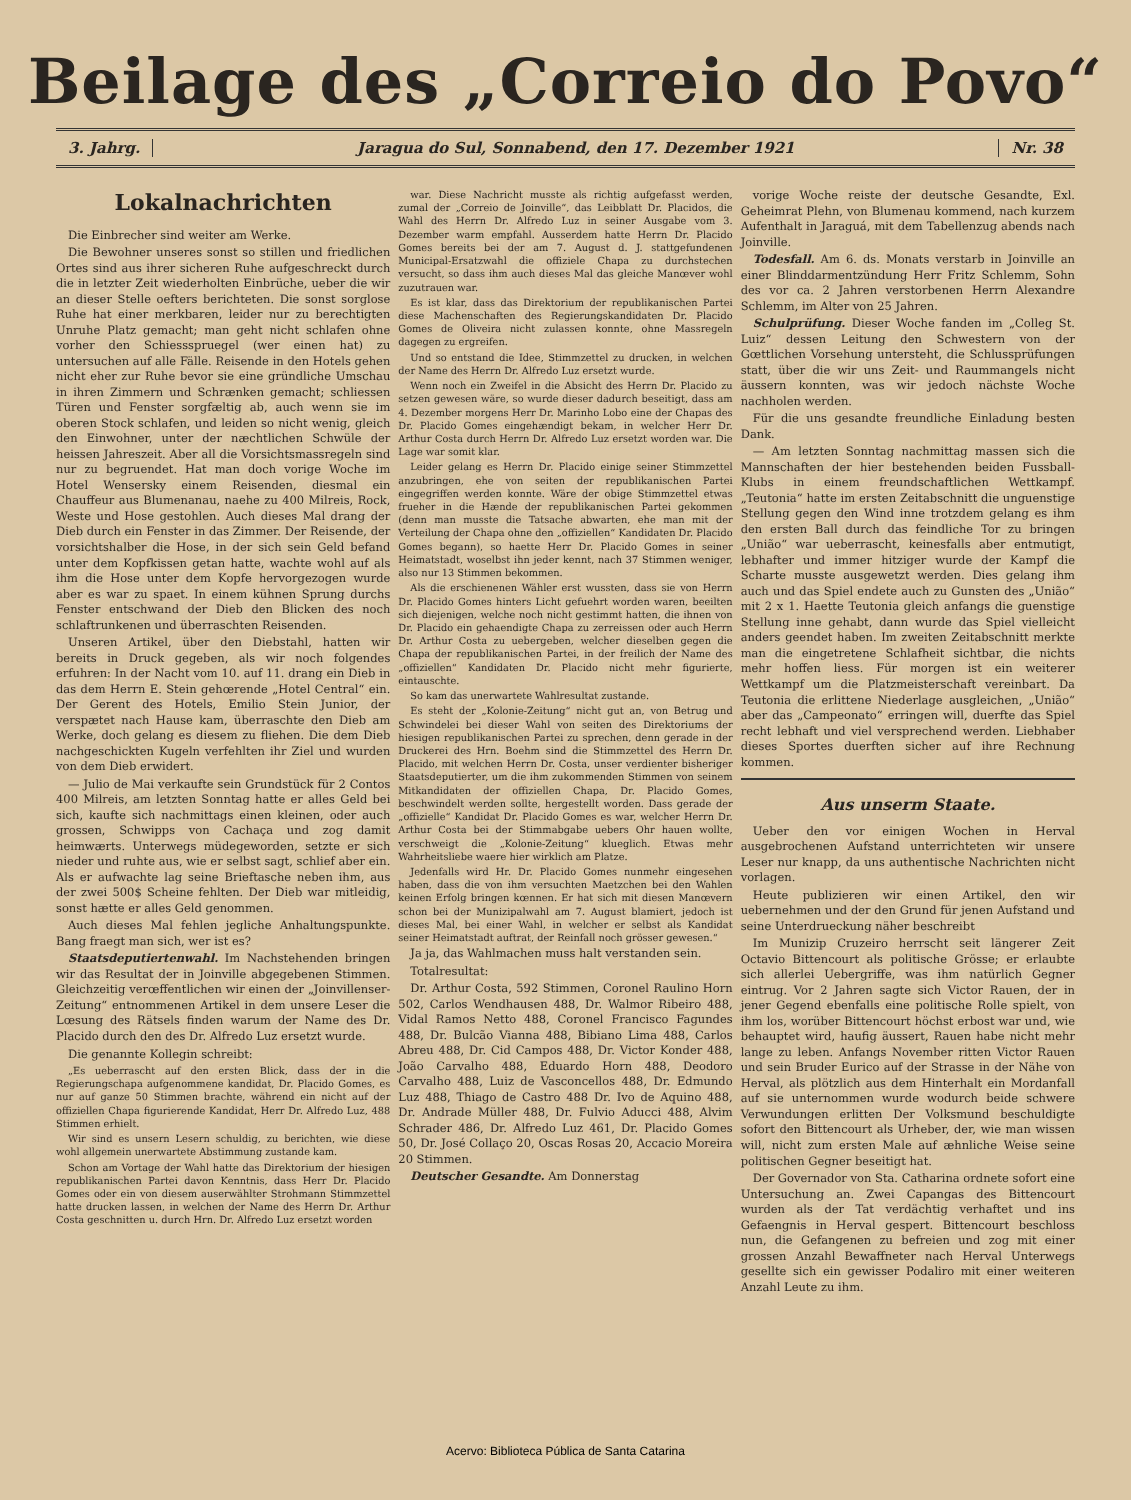Beilage des „Correio do Povo“
3. Jahrg. Jaragua do Sul, Sonnabend, den 17. Dezember 1921
Nr. 38
Lokalnachrichten
Die Einbrecher sind weiter am Werke.
Die Bewohner unseres sonst so stillen und friedlichen Ortes sind aus ihrer sicheren Ruhe aufgeschreckt durch die in letzter Zeit wiederholten Einbrüche, ueber die wir an dieser Stelle oefters berichteten. Die sonst sorglose Ruhe hat einer merkbaren, leider nur zu berechtigten Unruhe Platz gemacht; man geht nicht schlafen ohne vorher den Schiessspruegel (wer einen hat) zu untersuchen auf alle Fälle. Reisende in den Hotels gehen nicht eher zur Ruhe bevor sie eine gründliche Umschau in ihren Zimmern und Schrænken gemacht; schliessen Türen und Fenster sorgfæltig ab, auch wenn sie im oberen Stock schlafen, und leiden so nicht wenig, gleich den Einwohner, unter der næchtlichen Schwüle der heissen Jahreszeit. Aber all die Vorsichtsmassregeln sind nur zu begruendet. Hat man doch vorige Woche im Hotel Wensersky einem Reisenden, diesmal ein Chauffeur aus Blumenanau, naehe zu 400 Milreis, Rock, Weste und Hose gestohlen. Auch dieses Mal drang der Dieb durch ein Fenster in das Zimmer. Der Reisende, der vorsichtshalber die Hose, in der sich sein Geld befand unter dem Kopfkissen getan hatte, wachte wohl auf als ihm die Hose unter dem Kopfe hervorgezogen wurde aber es war zu spaet. In einem kühnen Sprung durchs Fenster entschwand der Dieb den Blicken des noch schlaftrunkenen und überraschten Reisenden.
Unseren Artikel, über den Diebstahl, hatten wir bereits in Druck gegeben, als wir noch folgendes erfuhren: In der Nacht vom 10. auf 11. drang ein Dieb in das dem Herrn E. Stein gehœrende „Hotel Central“ ein. Der Gerent des Hotels, Emilio Stein Junior, der verspætet nach Hause kam, überraschte den Dieb am Werke, doch gelang es diesem zu fliehen. Die dem Dieb nachgeschickten Kugeln verfehlten ihr Ziel und wurden von dem Dieb erwidert.
— Julio de Mai verkaufte sein Grundstück für 2 Contos 400 Milreis, am letzten Sonntag hatte er alles Geld bei sich, kaufte sich nachmittags einen kleinen, oder auch grossen, Schwipps von Cachaça und zog damit heimwærts. Unterwegs müdegeworden, setzte er sich nieder und ruhte aus, wie er selbst sagt, schlief aber ein. Als er aufwachte lag seine Brieftasche neben ihm, aus der zwei 500$ Scheine fehlten. Der Dieb war mitleidig, sonst hætte er alles Geld genommen.
Auch dieses Mal fehlen jegliche Anhaltungspunkte. Bang fraegt man sich, wer ist es?
Staatsdeputiertenwahl. Im Nachstehenden bringen wir das Resultat der in Joinville abgegebenen Stimmen. Gleichzeitig verœffentlichen wir einen der „Joinvillenser-Zeitung“ entnommenen Artikel in dem unsere Leser die Lœsung des Rätsels finden warum der Name des Dr. Placido durch den des Dr. Alfredo Luz ersetzt wurde.
Die genannte Kollegin schreibt:
„Es ueberrascht auf den ersten Blick, dass der in die Regierungschapa aufgenommene kandidat, Dr. Placido Gomes, es nur auf ganze 50 Stimmen brachte, während ein nicht auf der offiziellen Chapa figurierende Kandidat, Herr Dr. Alfredo Luz, 488 Stimmen erhielt.
Wir sind es unsern Lesern schuldig, zu berichten, wie diese wohl allgemein unerwartete Abstimmung zustande kam.
Schon am Vortage der Wahl hatte das Direktorium der hiesigen republikanischen Partei davon Kenntnis, dass Herr Dr. Placido Gomes oder ein von diesem auserwählter Strohmann Stimmzettel hatte drucken lassen, in welchen der Name des Herrn Dr. Arthur Costa geschnitten u. durch Hrn. Dr. Alfredo Luz ersetzt worden
war. Diese Nachricht musste als richtig aufgefasst werden, zumal der „Correio de Joinville“, das Leibblatt Dr. Placidos, die Wahl des Herrn Dr. Alfredo Luz in seiner Ausgabe vom 3. Dezember warm empfahl. Ausserdem hatte Herrn Dr. Placido Gomes bereits bei der am 7. August d. J. stattgefundenen Municipal-Ersatzwahl die offiziele Chapa zu durchstechen versucht, so dass ihm auch dieses Mal das gleiche Manœver wohl zuzutrauen war.
Es ist klar, dass das Direktorium der republikanischen Partei diese Machenschaften des Regierungskandidaten Dr. Placido Gomes de Oliveira nicht zulassen konnte, ohne Massregeln dagegen zu ergreifen.
Und so entstand die Idee, Stimmzettel zu drucken, in welchen der Name des Herrn Dr. Alfredo Luz ersetzt wurde.
Wenn noch ein Zweifel in die Absicht des Herrn Dr. Placido zu setzen gewesen wäre, so wurde dieser dadurch beseitigt, dass am 4. Dezember morgens Herr Dr. Marinho Lobo eine der Chapas des Dr. Placido Gomes eingehændigt bekam, in welcher Herr Dr. Arthur Costa durch Herrn Dr. Alfredo Luz ersetzt worden war. Die Lage war somit klar.
Leider gelang es Herrn Dr. Placido einige seiner Stimmzettel anzubringen, ehe von seiten der republikanischen Partei eingegriffen werden konnte. Wäre der obige Stimmzettel etwas frueher in die Hænde der republikanischen Partei gekommen (denn man musste die Tatsache abwarten, ehe man mit der Verteilung der Chapa ohne den „offiziellen“ Kandidaten Dr. Placido Gomes begann), so haette Herr Dr. Placido Gomes in seiner Heimatstadt, woselbst ihn jeder kennt, nach 37 Stimmen weniger, also nur 13 Stimmen bekommen.
Als die erschienenen Wähler erst wussten, dass sie von Herrn Dr. Placido Gomes hinters Licht gefuehrt worden waren, beeilten sich diejenigen, welche noch nicht gestimmt hatten, die ihnen von Dr. Placido ein gehaendigte Chapa zu zerreissen oder auch Herrn Dr. Arthur Costa zu uebergeben, welcher dieselben gegen die Chapa der republikanischen Partei, in der freilich der Name des „offiziellen“ Kandidaten Dr. Placido nicht mehr figurierte, eintauschte.
So kam das unerwartete Wahlresultat zustande.
Es steht der „Kolonie-Zeitung“ nicht gut an, von Betrug und Schwindelei bei dieser Wahl von seiten des Direktoriums der hiesigen republikanischen Partei zu sprechen, denn gerade in der Druckerei des Hrn. Boehm sind die Stimmzettel des Herrn Dr. Placido, mit welchen Herrn Dr. Costa, unser verdienter bisheriger Staatsdeputierter, um die ihm zukommenden Stimmen von seinem Mitkandidaten der offiziellen Chapa, Dr. Placido Gomes, beschwindelt werden sollte, hergestellt worden. Dass gerade der „offizielle“ Kandidat Dr. Placido Gomes es war, welcher Herrn Dr. Arthur Costa bei der Stimmabgabe uebers Ohr hauen wollte, verschweigt die „Kolonie-Zeitung“ klueglich. Etwas mehr Wahrheitsliebe waere hier wirklich am Platze.
Jedenfalls wird Hr. Dr. Placido Gomes nunmehr eingesehen haben, dass die von ihm versuchten Maetzchen bei den Wahlen keinen Erfolg bringen kœnnen. Er hat sich mit diesen Manœvern schon bei der Munizipalwahl am 7. August blamiert, jedoch ist dieses Mal, bei einer Wahl, in welcher er selbst als Kandidat seiner Heimatstadt auftrat, der Reinfall noch grösser gewesen.“
Ja ja, das Wahlmachen muss halt verstanden sein.
Totalresultat:
Dr. Arthur Costa, 592 Stimmen, Coronel Raulino Horn 502, Carlos Wendhausen 488, Dr. Walmor Ribeiro 488, Vidal Ramos Netto 488, Coronel Francisco Fagundes 488, Dr. Bulcão Vianna 488, Bibiano Lima 488, Carlos Abreu 488, Dr. Cid Campos 488, Dr. Victor Konder 488, João Carvalho 488, Eduardo Horn 488, Deodoro Carvalho 488, Luiz de Vasconcellos 488, Dr. Edmundo Luz 488, Thiago de Castro 488 Dr. Ivo de Aquino 488, Dr. Andrade Müller 488, Dr. Fulvio Aducci 488, Alvim Schrader 486, Dr. Alfredo Luz 461, Dr. Placido Gomes 50, Dr. José Collaço 20, Oscas Rosas 20, Accacio Moreira 20 Stimmen.
Deutscher Gesandte. Am Donnerstag
vorige Woche reiste der deutsche Gesandte, Exl. Geheimrat Plehn, von Blumenau kommend, nach kurzem Aufenthalt in Jaraguá, mit dem Tabellenzug abends nach Joinville.
Todesfall. Am 6. ds. Monats verstarb in Joinville an einer Blinddarmentzündung Herr Fritz Schlemm, Sohn des vor ca. 2 Jahren verstorbenen Herrn Alexandre Schlemm, im Alter von 25 Jahren.
Schulprüfung. Dieser Woche fanden im „Colleg St. Luiz“ dessen Leitung den Schwestern von der Gœttlichen Vorsehung untersteht, die Schlussprüfungen statt, über die wir uns Zeit- und Raummangels nicht äussern konnten, was wir jedoch nächste Woche nachholen werden.
Für die uns gesandte freundliche Einladung besten Dank.
— Am letzten Sonntag nachmittag massen sich die Mannschaften der hier bestehenden beiden Fussball-Klubs in einem freundschaftlichen Wettkampf. „Teutonia“ hatte im ersten Zeitabschnitt die unguenstige Stellung gegen den Wind inne trotzdem gelang es ihm den ersten Ball durch das feindliche Tor zu bringen „União“ war ueberrascht, keinesfalls aber entmutigt, lebhafter und immer hitziger wurde der Kampf die Scharte musste ausgewetzt werden. Dies gelang ihm auch und das Spiel endete auch zu Gunsten des „União“ mit 2 x 1. Haette Teutonia gleich anfangs die guenstige Stellung inne gehabt, dann wurde das Spiel vielleicht anders geendet haben. Im zweiten Zeitabschnitt merkte man die eingetretene Schlafheit sichtbar, die nichts mehr hoffen liess. Für morgen ist ein weiterer Wettkampf um die Platzmeisterschaft vereinbart. Da Teutonia die erlittene Niederlage ausgleichen, „União“ aber das „Campeonato“ erringen will, duerfte das Spiel recht lebhaft und viel versprechend werden. Liebhaber dieses Sportes duerften sicher auf ihre Rechnung kommen.
Aus unserm Staate.
Ueber den vor einigen Wochen in Herval ausgebrochenen Aufstand unterrichteten wir unsere Leser nur knapp, da uns authentische Nachrichten nicht vorlagen.
Heute publizieren wir einen Artikel, den wir uebernehmen und der den Grund für jenen Aufstand und seine Unterdrueckung näher beschreibt
Im Munizip Cruzeiro herrscht seit längerer Zeit Octavio Bittencourt als politische Grösse; er erlaubte sich allerlei Uebergriffe, was ihm natürlich Gegner eintrug. Vor 2 Jahren sagte sich Victor Rauen, der in jener Gegend ebenfalls eine politische Rolle spielt, von ihm los, worüber Bittencourt höchst erbost war und, wie behauptet wird, haufig äussert, Rauen habe nicht mehr lange zu leben. Anfangs November ritten Victor Rauen und sein Bruder Eurico auf der Strasse in der Nähe von Herval, als plötzlich aus dem Hinterhalt ein Mordanfall auf sie unternommen wurde wodurch beide schwere Verwundungen erlitten Der Volksmund beschuldigte sofort den Bittencourt als Urheber, der, wie man wissen will, nicht zum ersten Male auf æhnliche Weise seine politischen Gegner beseitigt hat.
Der Governador von Sta. Catharina ordnete sofort eine Untersuchung an. Zwei Capangas des Bittencourt wurden als der Tat verdächtig verhaftet und ins Gefaengnis in Herval gespert. Bittencourt beschloss nun, die Gefangenen zu befreien und zog mit einer grossen Anzahl Bewaffneter nach Herval Unterwegs gesellte sich ein gewisser Podaliro mit einer weiteren Anzahl Leute zu ihm.
Acervo: Biblioteca Pública de Santa Catarina